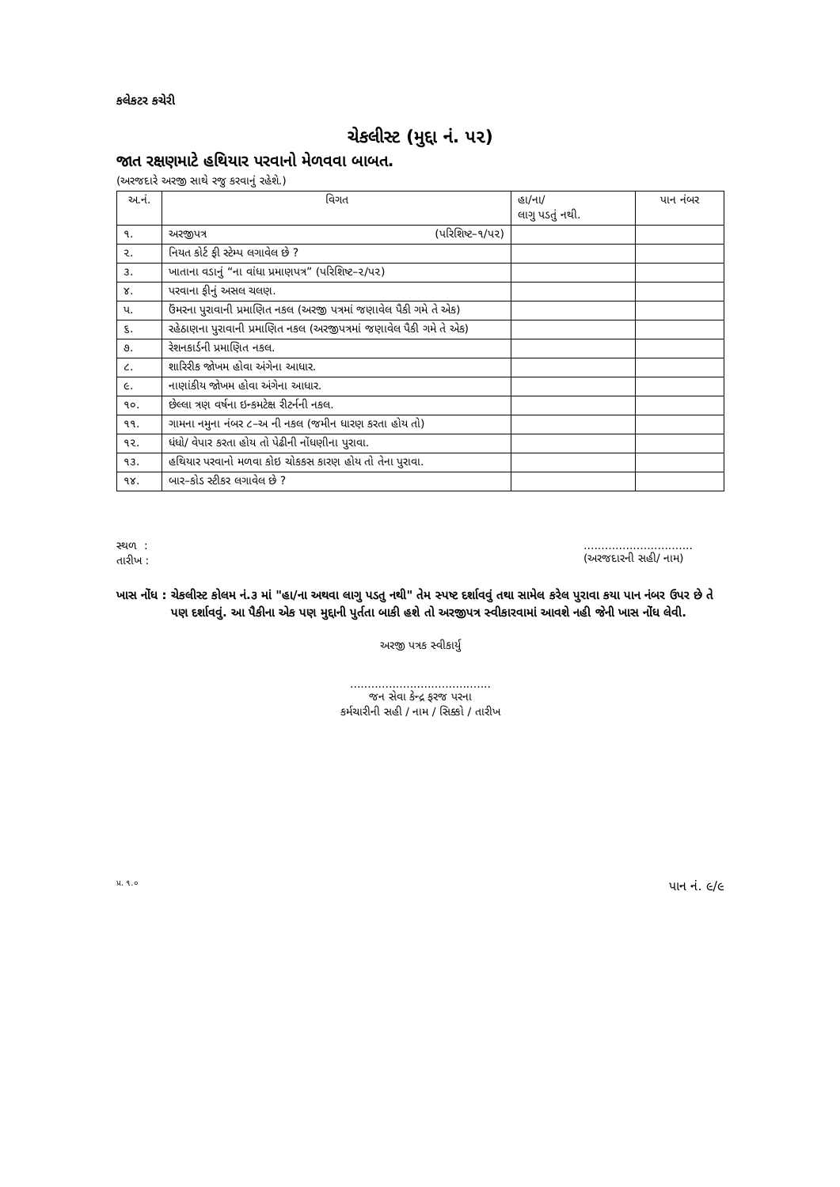કલેકટર કચેરી
ચેકલીસ્ટ (મુદ્દા નં. પ૨)
જાત રક્ષણમાટે હથિયાર પરવાનો મેળવવા બાબત.
(અરજદારે અરજી સાથે રજુ કરવાનું રહેશે.)
| અ.નં. | વિગત | હા/ના/ લાગુ પડતું નથી. | પાન નંબર |
| --- | --- | --- | --- |
| ૧. | અરજીપત્ર (પરિશિષ્ટ–૧/પ૨) | | |
| ૨. | નિયત કોર્ટ ફી સ્ટેમ્પ લગાવેલ છે ? | | |
| ૩. | ખાતાના વડાનું “ના વાંધા પ્રમાણપત્ર” (પરિશિષ્ટ–૨/પ૨) | | |
| ૪. | પરવાના ફીનું અસલ ચલણ. | | |
| પ. | ઉંમરના પુરાવાની પ્રમાણિત નકલ (અરજી પત્રમાં જણાવેલ પૈકી ગમે તે એક) | | |
| ૬. | રહેઠાણના પુરાવાની પ્રમાણિત નકલ (અરજીપત્રમાં જણાવેલ પૈકી ગમે તે એક) | | |
| ૭. | રેશનકાર્ડની પ્રમાણિત નકલ. | | |
| ૮. | શારિરીક જોખમ હોવા અંગેના આધાર. | | |
| ૯. | નાણાંકીય જોખમ હોવા અંગેના આધાર. | | |
| ૧૦. | છેલ્લા ત્રણ વર્ષના ઇન્કમટેક્ષ રીટર્નની નકલ. | | |
| ૧૧. | ગામના નમુના નંબર ૮–અ ની નકલ (જમીન ધારણ કરતા હોય તો) | | |
| ૧૨. | ધંધો/ વેપાર કરતા હોય તો પેઢીની નોંધણીના પુરાવા. | | |
| ૧૩. | હથિયાર પરવાનો મળવા કોઇ ચોકકસ કારણ હોય તો તેના પુરાવા. | | |
| ૧૪. | બાર–કોડ સ્ટીકર લગાવેલ છે ? | | |
સ્થળ :
તારીખ :
...............................
(અરજદારની સહી/ નામ)
ખાસ નોંધ : ચેકલીસ્ટ કોલમ નં.૩ માં "હા/ના અથવા લાગુ પડતુ નથી" તેમ સ્પષ્ટ દર્શાવવું તથા સામેલ કરેલ પુરાવા કયા પાન નંબર ઉપર છે તે પણ દર્શાવવું. આ પૈકીના એક પણ મુદ્દાની પુર્તતા બાકી હશે તો અરજીપત્ર સ્વીકારવામાં આવશે નહી જેની ખાસ નોંધ લેવી.
અરજી પત્રક સ્વીકાર્યુ
........................................
જન સેવા કેન્દ્ર ફરજ પરના
કર્મચારીની સહી / નામ / સિક્કો / તારીખ
પ્ર. ૧.૦ પાન નં. ૯/૯